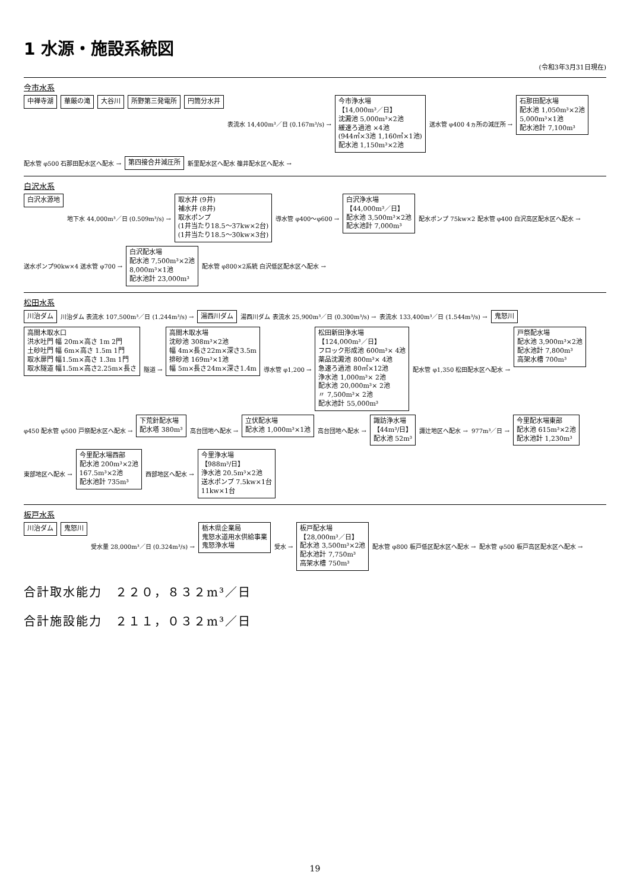1 水源・施設系統図
(令和3年3月31日現在)
今市水系
中禅寺湖
華厳の滝
大谷川
所野第三発電所
円筒分水井
表流水 14,400m³／日 (0.167m³/s)
今市浄水場
【14,000m³／日】
沈澱池 5,000m³×2池
緩速ろ過池 ×4池
(944㎡×3池 1,160㎡×1池)
配水池 1,150m³×2池
送水管 φ400 4ヵ所の減圧所
石那田配水場
配水池 1,050m³×2池
5,000m³×1池
配水池計 7,100m³
配水管 φ500 石那田配水区へ配水
第四接合井減圧所
新里配水区へ配水 篠井配水区へ配水
白沢水系
白沢水源地
地下水 44,000m³／日 (0.509m³/s)
取水井 (9井)
補水井 (8井)
取水ポンプ
(1井当たり18.5～37kw×2台)
(1井当たり18.5～30kw×3台)
導水管 φ400～φ600
白沢浄水場
【44,000m³／日】
配水池 3,500m³×2池
配水池計 7,000m³
配水ポンプ 75kw×2 配水管 φ400 白沢高区配水区へ配水
送水ポンプ90kw×4 送水管 φ700
白沢配水場
配水池 7,500m³×2池
8,000m³×1池
配水池計 23,000m³
配水管 φ800×2系統 白沢低区配水区へ配水
松田水系
川治ダム
川治ダム 表流水 107,500m³／日 (1.244m³/s)
湯西川ダム
湯西川ダム 表流水 25,900m³／日 (0.300m³/s)
表流水 133,400m³／日 (1.544m³/s)
鬼怒川
高間木取水口
洪水吐門 幅 20m×高さ 1m 2門
土砂吐門 幅 6m×高さ 1.5m 1門
取水扉門 幅1.5m×高さ 1.3m 1門
取水隧道 幅1.5m×高さ2.25m×長さ
隧道
高間木取水場
沈砂池 308m³×2池
幅 4m×長さ22m×深さ3.5m
排砂池 169m³×1池
幅 5m×長さ24m×深さ1.4m
導水管 φ1,200
松田新田浄水場
【124,000m³／日】
フロック形成池 600m³× 4池
薬品沈澱池 800m³× 4池
急速ろ過池 80㎡×12池
浄水池 1,000m³× 2池
配水池 20,000m³× 2池
〃 7,500m³× 2池
配水池計 55,000m³
配水管 φ1,350 松田配水区へ配水
戸祭配水場
配水池 3,900m³×2池
配水池計 7,800m³
高架水槽 700m³
φ450 配水管 φ500 戸祭配水区へ配水
下荒針配水場
配水塔 380m³
高台団地へ配水
立伏配水場
配水池 1,000m³×1池
高台団地へ配水
諏訪浄水場
【44m³/日】
配水池 52m³
諏辻地区へ配水
977m³／日
今里配水場東部
配水池 615m³×2池
配水池計 1,230m³
東部地区へ配水
今里配水場西部
配水池 200m³×2池
167.5m³×2池
配水池計 735m³
西部地区へ配水
今里浄水場
【988m³/日】
浄水池 20.5m³×2池
送水ポンプ 7.5kw×1台
11kw×1台
板戸水系
川治ダム
鬼怒川
受水量 28,000m³／日 (0.324m³/s)
栃木県企業局
鬼怒水道用水供給事業
鬼怒浄水場
受水
板戸配水場
【28,000m³／日】
配水池 3,500m³×2池
配水池計 7,750m³
高架水槽 750m³
配水管 φ800 板戸低区配水区へ配水
配水管 φ500 板戸高区配水区へ配水
合計取水能力　２２０，８３２m³／日
合計施設能力　２１１，０３２m³／日
19